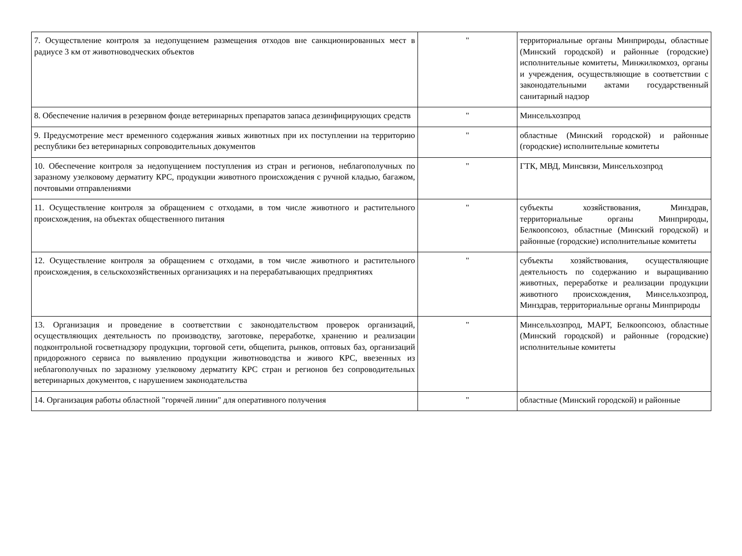| 7. Осуществление контроля за недопущением размещения отходов вне санкционированных мест в радиусе 3 км от животноводческих объектов | " | территориальные органы Минприроды, областные (Минский городской) и районные (городские) исполнительные комитеты, Минжилкомхоз, органы и учреждения, осуществляющие в соответствии с законодательными актами государственный санитарный надзор |
| 8. Обеспечение наличия в резервном фонде ветеринарных препаратов запаса дезинфицирующих средств | " | Минсельхозпрод |
| 9. Предусмотрение мест временного содержания живых животных при их поступлении на территорию республики без ветеринарных сопроводительных документов | " | областные (Минский городской) и районные (городские) исполнительные комитеты |
| 10. Обеспечение контроля за недопущением поступления из стран и регионов, неблагополучных по заразному узелковому дерматиту КРС, продукции животного происхождения с ручной кладью, багажом, почтовыми отправлениями | " | ГТК, МВД, Минсвязи, Минсельхозпрод |
| 11. Осуществление контроля за обращением с отходами, в том числе животного и растительного происхождения, на объектах общественного питания | " | субъекты хозяйствования, Минздрав, территориальные органы Минприроды, Белкоопсоюз, областные (Минский городской) и районные (городские) исполнительные комитеты |
| 12. Осуществление контроля за обращением с отходами, в том числе животного и растительного происхождения, в сельскохозяйственных организациях и на перерабатывающих предприятиях | " | субъекты хозяйствования, осуществляющие деятельность по содержанию и выращиванию животных, переработке и реализации продукции животного происхождения, Минсельхозпрод, Минздрав, территориальные органы Минприроды |
| 13. Организация и проведение в соответствии с законодательством проверок организаций, осуществляющих деятельность по производству, заготовке, переработке, хранению и реализации подконтрольной госветнадзору продукции, торговой сети, общепита, рынков, оптовых баз, организаций придорожного сервиса по выявлению продукции животноводства и живого КРС, ввезенных из неблагополучных по заразному узелковому дерматиту КРС стран и регионов без сопроводительных ветеринарных документов, с нарушением законодательства | " | Минсельхозпрод, МАРТ, Белкоопсоюз, областные (Минский городской) и районные (городские) исполнительные комитеты |
| 14. Организация работы областной "горячей линии" для оперативного получения | " | областные (Минский городской) и районные |